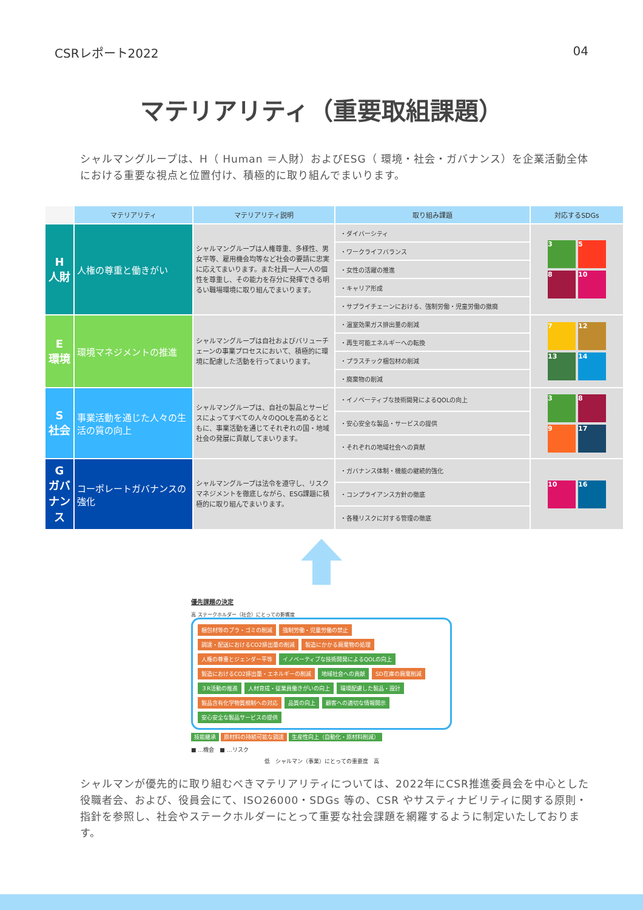CSRレポート2022 04
マテリアリティ（重要取組課題）
シャルマングループは、H（ Human ＝人財）およびESG（ 環境・社会・ガバナンス）を企業活動全体における重要な視点と位置付け、積極的に取り組んでまいります。
| | マテリアリティ | マテリアリティ説明 | 取り組み課題 | 対応するSDGs |
| --- | --- | --- | --- | --- |
| H 人財 | 人権の尊重と働きがい | シャルマングループは人権尊重、多様性、男女平等、雇用機会均等など社会の要請に忠実に応えてまいります。また社員一人一人の個性を尊重し、その能力を存分に発揮できる明るい職場環境に取り組んでまいります。 | ・ダイバーシティ | 3 5 8 10 |
| | | | ・ワークライフバランス | |
| | | | ・女性の活躍の推進 | |
| | | | ・キャリア形成 | |
| | | | ・サプライチェーンにおける、強制労働・児童労働の撤廃 | |
| E 環境 | 環境マネジメントの推進 | シャルマングループは自社およびバリューチェーンの事業プロセスにおいて、積極的に環境に配慮した活動を行ってまいります。 | ・温室効果ガス排出量の削減 | 7 12 13 14 |
| | | | ・再生可能エネルギーへの転換 | |
| | | | ・プラスチック梱包材の削減 | |
| | | | ・廃棄物の削減 | |
| S 社会 | 事業活動を通じた人々の生活の質の向上 | シャルマングループは、自社の製品とサービスによってすべての人々のQOLを高めるとともに、事業活動を通じてそれぞれの国・地域社会の発展に貢献してまいります。 | ・イノベーティブな技術開発によるQOLの向上 | 3 8 9 17 |
| | | | ・安心安全な製品・サービスの提供 | |
| | | | ・それぞれの地域社会への貢献 | |
| G ガバナンス | コーポレートガバナンスの強化 | シャルマングループは法令を遵守し、リスクマネジメントを徹底しながら、ESG課題に積極的に取り組んでまいります。 | ・ガバナンス体制・機能の継続的強化 | 10 16 |
| | | | ・コンプライアンス方針の徹底 | |
| | | | ・各種リスクに対する管理の徹底 | |
優先課題の決定
高 ステークホルダー（社会）にとっての影響度
梱包材等のプラ・ゴミの削減 強制労働・児童労働の禁止 調達・配送におけるCO2排出量の削減 製造にかかる廃棄物の処理 人権の尊重とジェンダー平等 イノベーティブな技術開発によるQOLの向上 製造におけるCO2排出量・エネルギーの削減 地域社会への貢献 SD在庫の廃棄削減 ３R活動の推進 人材育成・従業員働きがいの向上 環境配慮した製品・設計 製品含有化学物質規制への対応 品質の向上 顧客への適切な情報開示 安心安全な製品サービスの提供
技能継承 原材料の持続可能な調達 生産性向上（自動化・原材料削減）
■ …機会　■ …リスク
低　シャルマン（事業）にとっての重要度　高
シャルマンが優先的に取り組むべきマテリアリティについては、2022年にCSR推進委員会を中心とした役職者会、および、役員会にて、ISO26000・SDGs 等の、CSR やサスティナビリティに関する原則・指針を参照し、社会やステークホルダーにとって重要な社会課題を網羅するように制定いたしております。